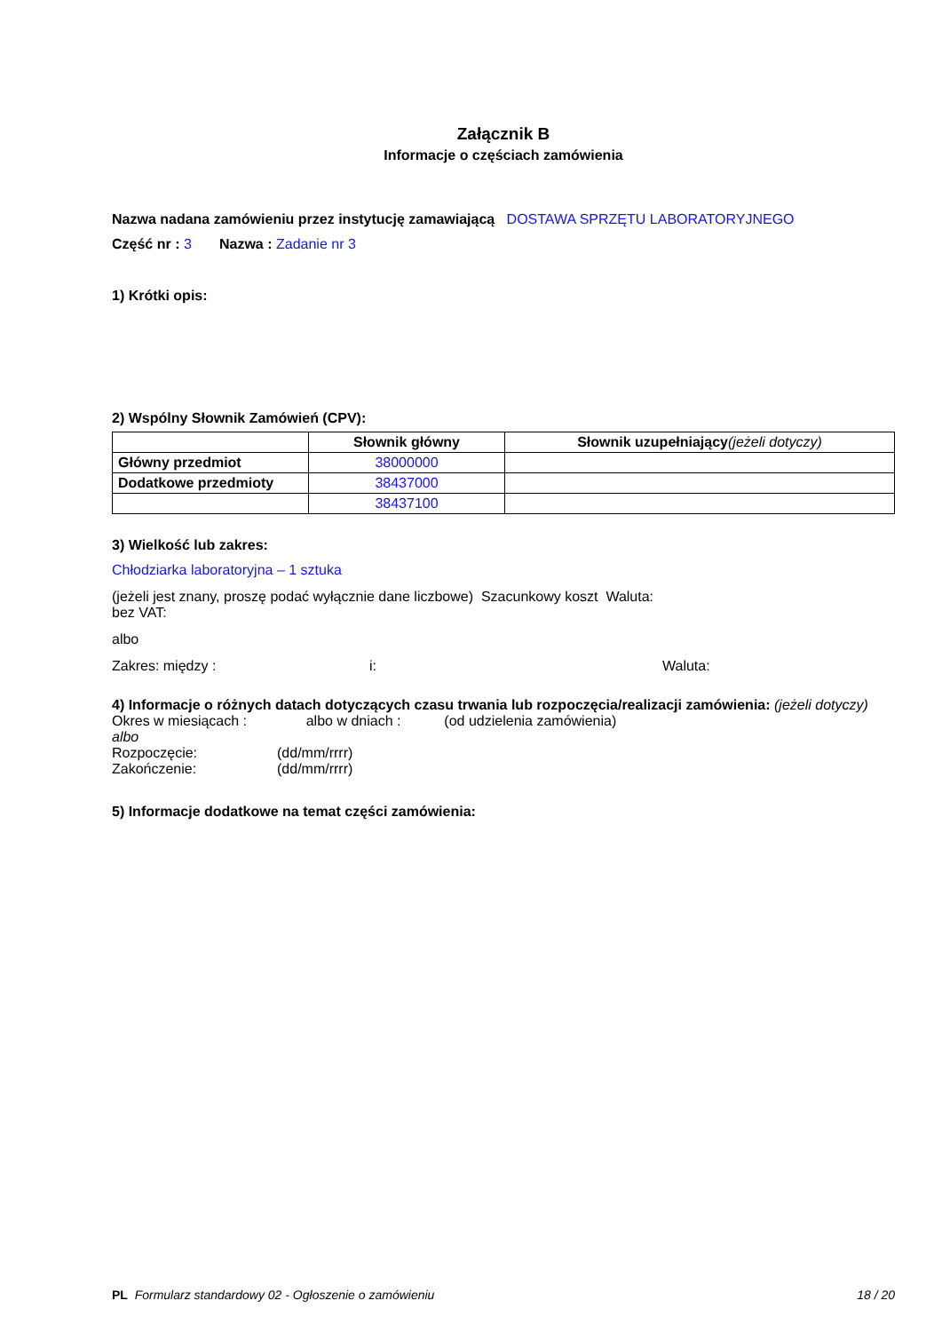Załącznik B
Informacje o częściach zamówienia
Nazwa nadana zamówieniu przez instytucję zamawiającą DOSTAWA SPRZĘTU LABORATORYJNEGO
Część nr : 3 Nazwa : Zadanie nr 3
1) Krótki opis:
2) Wspólny Słownik Zamówień (CPV):
| | Słownik główny | Słownik uzupełniający (jeżeli dotyczy) |
| --- | --- | --- |
| Główny przedmiot | 38000000 | |
| Dodatkowe przedmioty | 38437000 | |
| | 38437100 | |
3) Wielkość lub zakres:
Chłodziarka laboratoryjna – 1 sztuka
(jeżeli jest znany, proszę podać wyłącznie dane liczbowe) Szacunkowy koszt Waluta:
bez VAT:
albo
Zakres: między : i: Waluta:
4) Informacje o różnych datach dotyczących czasu trwania lub rozpoczęcia/realizacji zamówienia: (jeżeli dotyczy)
Okres w miesiącach : albo w dniach : (od udzielenia zamówienia)
albo
Rozpoczęcie: (dd/mm/rrrr)
Zakończenie: (dd/mm/rrrr)
5) Informacje dodatkowe na temat części zamówienia:
PL Formularz standardowy 02 - Ogłoszenie o zamówieniu 18 / 20